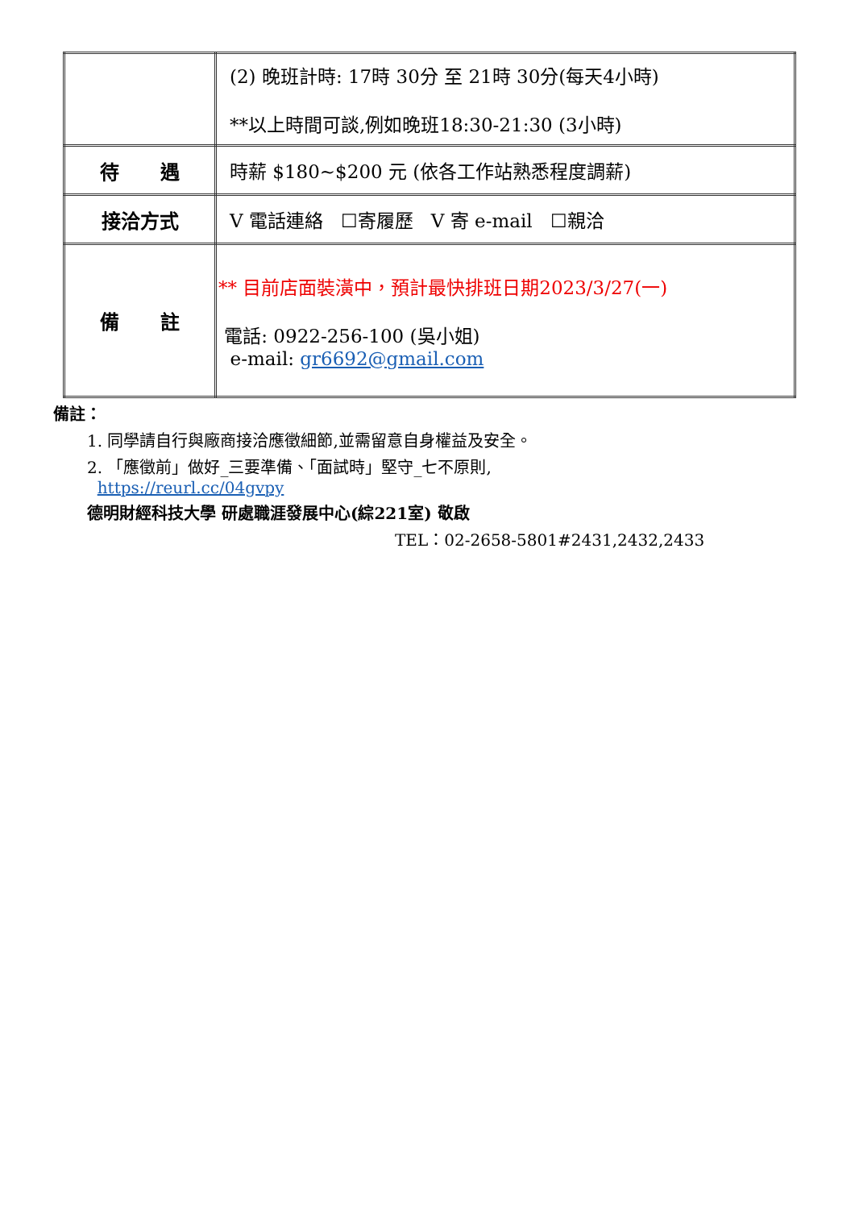| | (2) 晚班計時: 17時 30分 至 21時 30分(每天4小時) **以上時間可談,例如晚班18:30-21:30 (3小時) |
| 待 遇 | 時薪 $180~$200 元 (依各工作站熟悉程度調薪) |
| 接洽方式 | V 電話連絡 ☐寄履歷 V 寄 e-mail ☐親洽 |
| 備 註 | ** 目前店面裝潢中，預計最快排班日期2023/3/27(一) 電話: 0922-256-100 (吳小姐) e-mail: gr6692@gmail.com |
備註：
1. 同學請自行與廠商接洽應徵細節,並需留意自身權益及安全。
2. 「應徵前」做好_三要準備、「面試時」堅守_七不原則,
https://reurl.cc/04gvpy
德明財經科技大學 研處職涯發展中心(綜221室) 敬啟
TEL：02-2658-5801#2431,2432,2433